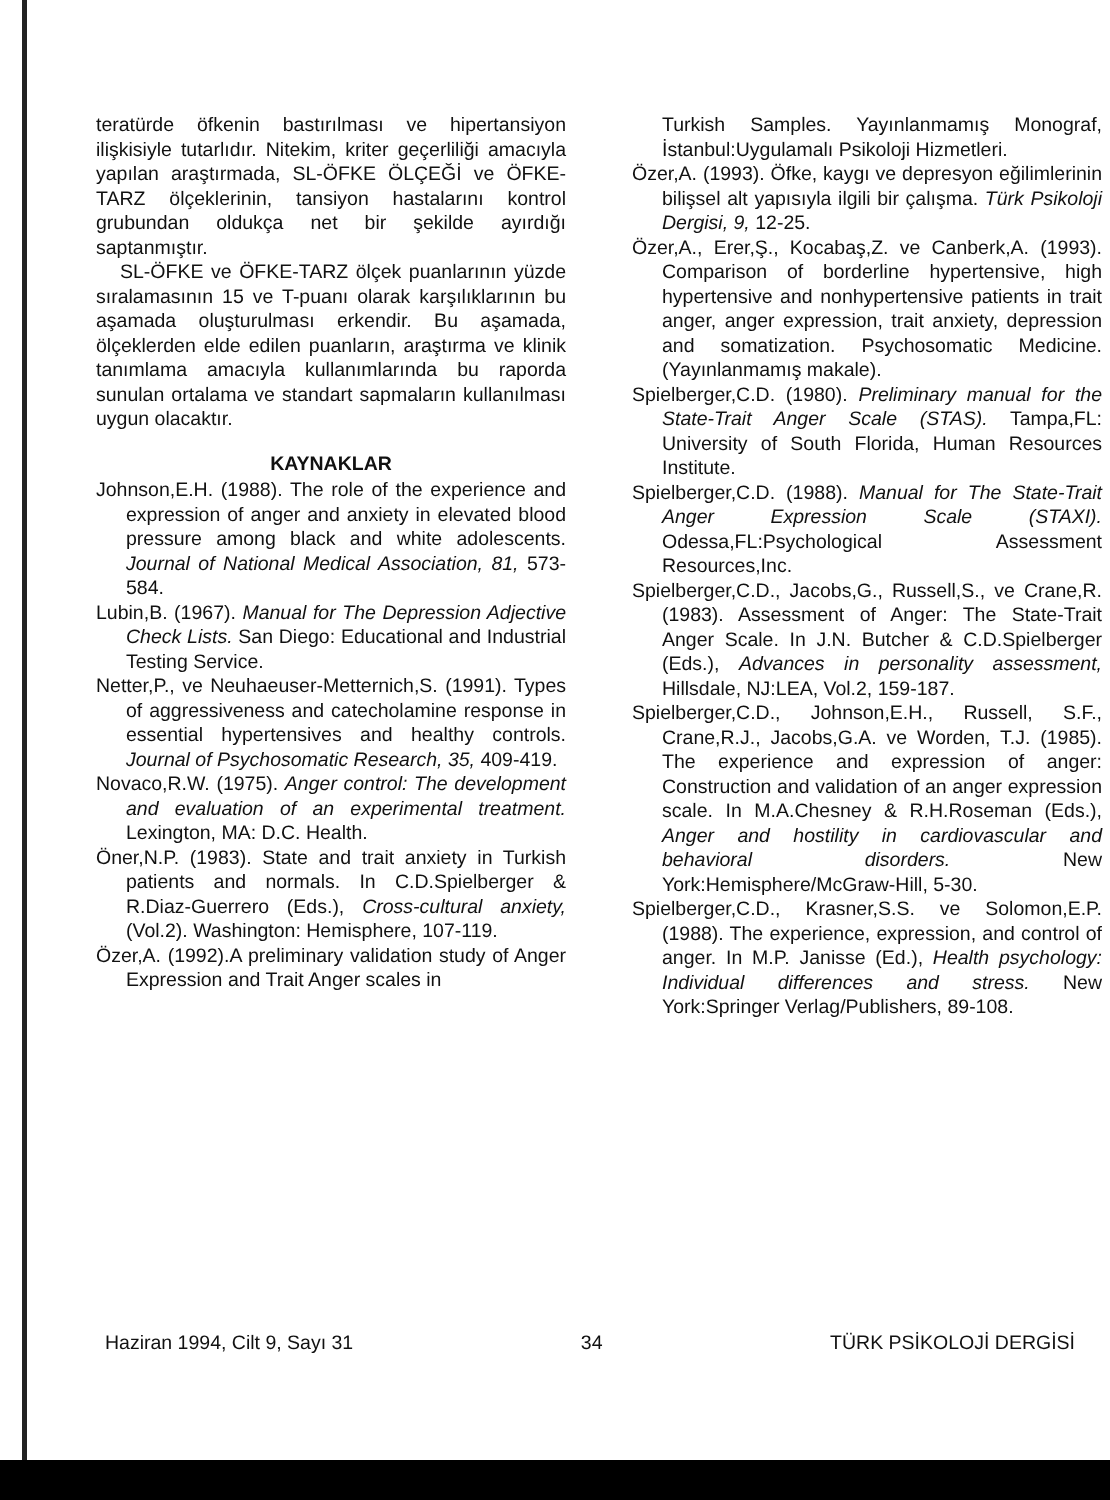teratürde öfkenin bastırılması ve hipertansiyon ilişkisiyle tutarlıdır. Nitekim, kriter geçerliliği amacıyla yapılan araştırmada, SL-ÖFKE ÖLÇEĞİ ve ÖFKE-TARZ ölçeklerinin, tansiyon hastalarını kontrol grubundan oldukça net bir şekilde ayırdığı saptanmıştır.
SL-ÖFKE ve ÖFKE-TARZ ölçek puanlarının yüzde sıralamasının 15 ve T-puanı olarak karşılıklarının bu aşamada oluşturulması erkendir. Bu aşamada, ölçeklerden elde edilen puanların, araştırma ve klinik tanımlama amacıyla kullanımlarında bu raporda sunulan ortalama ve standart sapmaların kullanılması uygun olacaktır.
KAYNAKLAR
Johnson,E.H. (1988). The role of the experience and expression of anger and anxiety in elevated blood pressure among black and white adolescents. Journal of National Medical Association, 81, 573-584.
Lubin,B. (1967). Manual for The Depression Adjective Check Lists. San Diego: Educational and Industrial Testing Service.
Netter,P., ve Neuhaeuser-Metternich,S. (1991). Types of aggressiveness and catecholamine response in essential hypertensives and healthy controls. Journal of Psychosomatic Research, 35, 409-419.
Novaco,R.W. (1975). Anger control: The development and evaluation of an experimental treatment. Lexington, MA: D.C. Health.
Öner,N.P. (1983). State and trait anxiety in Turkish patients and normals. In C.D.Spielberger & R.Diaz-Guerrero (Eds.), Cross-cultural anxiety, (Vol.2). Washington: Hemisphere, 107-119.
Özer,A. (1992).A preliminary validation study of Anger Expression and Trait Anger scales in
Turkish Samples. Yayınlanmamış Monograf, İstanbul:Uygulamalı Psikoloji Hizmetleri.
Özer,A. (1993). Öfke, kaygı ve depresyon eğilimlerinin bilişsel alt yapısıyla ilgili bir çalışma. Türk Psikoloji Dergisi, 9, 12-25.
Özer,A., Erer,Ş., Kocabaş,Z. ve Canberk,A. (1993). Comparison of borderline hypertensive, high hypertensive and nonhypertensive patients in trait anger, anger expression, trait anxiety, depression and somatization. Psychosomatic Medicine. (Yayınlanmamış makale).
Spielberger,C.D. (1980). Preliminary manual for the State-Trait Anger Scale (STAS). Tampa,FL: University of South Florida, Human Resources Institute.
Spielberger,C.D. (1988). Manual for The State-Trait Anger Expression Scale (STAXI). Odessa,FL:Psychological Assessment Resources,Inc.
Spielberger,C.D., Jacobs,G., Russell,S., ve Crane,R. (1983). Assessment of Anger: The State-Trait Anger Scale. In J.N. Butcher & C.D.Spielberger (Eds.), Advances in personality assessment, Hillsdale, NJ:LEA, Vol.2, 159-187.
Spielberger,C.D., Johnson,E.H., Russell, S.F., Crane,R.J., Jacobs,G.A. ve Worden, T.J. (1985). The experience and expression of anger: Construction and validation of an anger expression scale. In M.A.Chesney & R.H.Roseman (Eds.), Anger and hostility in cardiovascular and behavioral disorders. New York:Hemisphere/McGraw-Hill, 5-30.
Spielberger,C.D., Krasner,S.S. ve Solomon,E.P. (1988). The experience, expression, and control of anger. In M.P. Janisse (Ed.), Health psychology: Individual differences and stress. New York:Springer Verlag/Publishers, 89-108.
Haziran 1994, Cilt 9, Sayı 31 34 TÜRK PSİKOLOJİ DERGİSİ